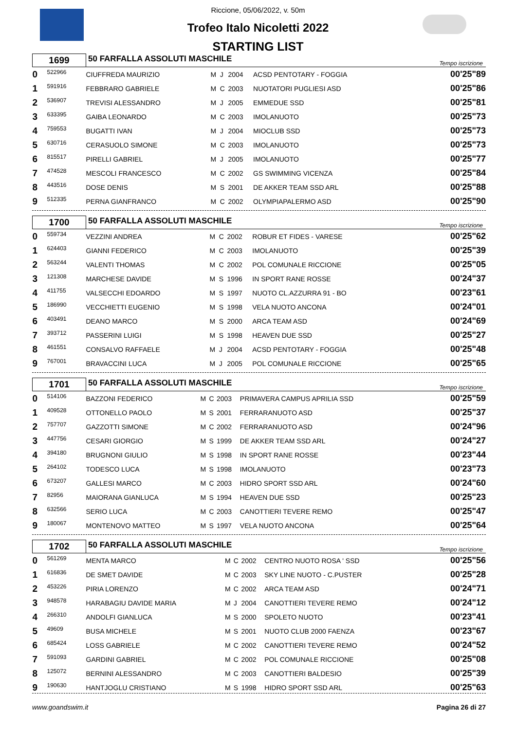Riccione, 05/06/2022, v. 50m
Trofeo Italo Nicoletti 2022
STARTING LIST
| 1699 | | 50 FARFALLA ASSOLUTI MASCHILE | | | | | Tempo iscrizione |
| 0 | 522966 | CIUFFREDA MAURIZIO | M | J | 2004 | ACSD PENTOTARY - FOGGIA | 00'25"89 |
| 1 | 591916 | FEBBRARO GABRIELE | M | C | 2003 | NUOTATORI PUGLIESI ASD | 00'25"86 |
| 2 | 536907 | TREVISI ALESSANDRO | M | J | 2005 | EMMEDUE SSD | 00'25"81 |
| 3 | 633395 | GAIBA LEONARDO | M | C | 2003 | IMOLANUOTO | 00'25"73 |
| 4 | 759553 | BUGATTI IVAN | M | J | 2004 | MIOCLUB SSD | 00'25"73 |
| 5 | 630716 | CERASUOLO SIMONE | M | C | 2003 | IMOLANUOTO | 00'25"73 |
| 6 | 815517 | PIRELLI GABRIEL | M | J | 2005 | IMOLANUOTO | 00'25"77 |
| 7 | 474528 | MESCOLI FRANCESCO | M | C | 2002 | GS SWIMMING VICENZA | 00'25"84 |
| 8 | 443516 | DOSE DENIS | M | S | 2001 | DE AKKER TEAM SSD ARL | 00'25"88 |
| 9 | 512335 | PERNA GIANFRANCO | M | C | 2002 | OLYMPIAPALERMO ASD | 00'25"90 |
| 1700 | | 50 FARFALLA ASSOLUTI MASCHILE | | | | | Tempo iscrizione |
| 0 | 559734 | VEZZINI ANDREA | M | C | 2002 | ROBUR ET FIDES - VARESE | 00'25"62 |
| 1 | 624403 | GIANNI FEDERICO | M | C | 2003 | IMOLANUOTO | 00'25"39 |
| 2 | 563244 | VALENTI THOMAS | M | C | 2002 | POL COMUNALE RICCIONE | 00'25"05 |
| 3 | 121308 | MARCHESE DAVIDE | M | S | 1996 | IN SPORT RANE ROSSE | 00'24"37 |
| 4 | 411755 | VALSECCHI EDOARDO | M | S | 1997 | NUOTO CL.AZZURRA 91 - BO | 00'23"61 |
| 5 | 186990 | VECCHIETTI EUGENIO | M | S | 1998 | VELA NUOTO ANCONA | 00'24"01 |
| 6 | 403491 | DEANO MARCO | M | S | 2000 | ARCA TEAM ASD | 00'24"69 |
| 7 | 393712 | PASSERINI LUIGI | M | S | 1998 | HEAVEN DUE SSD | 00'25"27 |
| 8 | 461551 | CONSALVO RAFFAELE | M | J | 2004 | ACSD PENTOTARY - FOGGIA | 00'25"48 |
| 9 | 767001 | BRAVACCINI LUCA | M | J | 2005 | POL COMUNALE RICCIONE | 00'25"65 |
| 1701 | | 50 FARFALLA ASSOLUTI MASCHILE | | | | | Tempo iscrizione |
| 0 | 514106 | BAZZONI FEDERICO | M | C | 2003 | PRIMAVERA CAMPUS APRILIA SSD | 00'25"59 |
| 1 | 409528 | OTTONELLO PAOLO | M | S | 2001 | FERRARANUOTO ASD | 00'25"37 |
| 2 | 757707 | GAZZOTTI SIMONE | M | C | 2002 | FERRARANUOTO ASD | 00'24"96 |
| 3 | 447756 | CESARI GIORGIO | M | S | 1999 | DE AKKER TEAM SSD ARL | 00'24"27 |
| 4 | 394180 | BRUGNONI GIULIO | M | S | 1998 | IN SPORT RANE ROSSE | 00'23"44 |
| 5 | 264102 | TODESCO LUCA | M | S | 1998 | IMOLANUOTO | 00'23"73 |
| 6 | 673207 | GALLESI MARCO | M | C | 2003 | HIDRO SPORT SSD ARL | 00'24"60 |
| 7 | 82956 | MAIORANA GIANLUCA | M | S | 1994 | HEAVEN DUE SSD | 00'25"23 |
| 8 | 632566 | SERIO LUCA | M | C | 2003 | CANOTTIERI TEVERE REMO | 00'25"47 |
| 9 | 180067 | MONTENOVO MATTEO | M | S | 1997 | VELA NUOTO ANCONA | 00'25"64 |
| 1702 | | 50 FARFALLA ASSOLUTI MASCHILE | | | | | Tempo iscrizione |
| 0 | 561269 | MENTA MARCO | M | C | 2002 | CENTRO NUOTO ROSA ' SSD | 00'25"56 |
| 1 | 616836 | DE SMET DAVIDE | M | C | 2003 | SKY LINE NUOTO - C.PUSTER | 00'25"28 |
| 2 | 453226 | PIRIA LORENZO | M | C | 2002 | ARCA TEAM ASD | 00'24"71 |
| 3 | 948578 | HARABAGIU DAVIDE MARIA | M | J | 2004 | CANOTTIERI TEVERE REMO | 00'24"12 |
| 4 | 266310 | ANDOLFI GIANLUCA | M | S | 2000 | SPOLETO NUOTO | 00'23"41 |
| 5 | 49609 | BUSA MICHELE | M | S | 2001 | NUOTO CLUB 2000 FAENZA | 00'23"67 |
| 6 | 685424 | LOSS GABRIELE | M | C | 2002 | CANOTTIERI TEVERE REMO | 00'24"52 |
| 7 | 591093 | GARDINI GABRIEL | M | C | 2002 | POL COMUNALE RICCIONE | 00'25"08 |
| 8 | 125072 | BERNINI ALESSANDRO | M | C | 2003 | CANOTTIERI BALDESIO | 00'25"39 |
| 9 | 190630 | HANTJOGLU CRISTIANO | M | S | 1998 | HIDRO SPORT SSD ARL | 00'25"63 |
www.goandswim.it Pagina 26 di 27